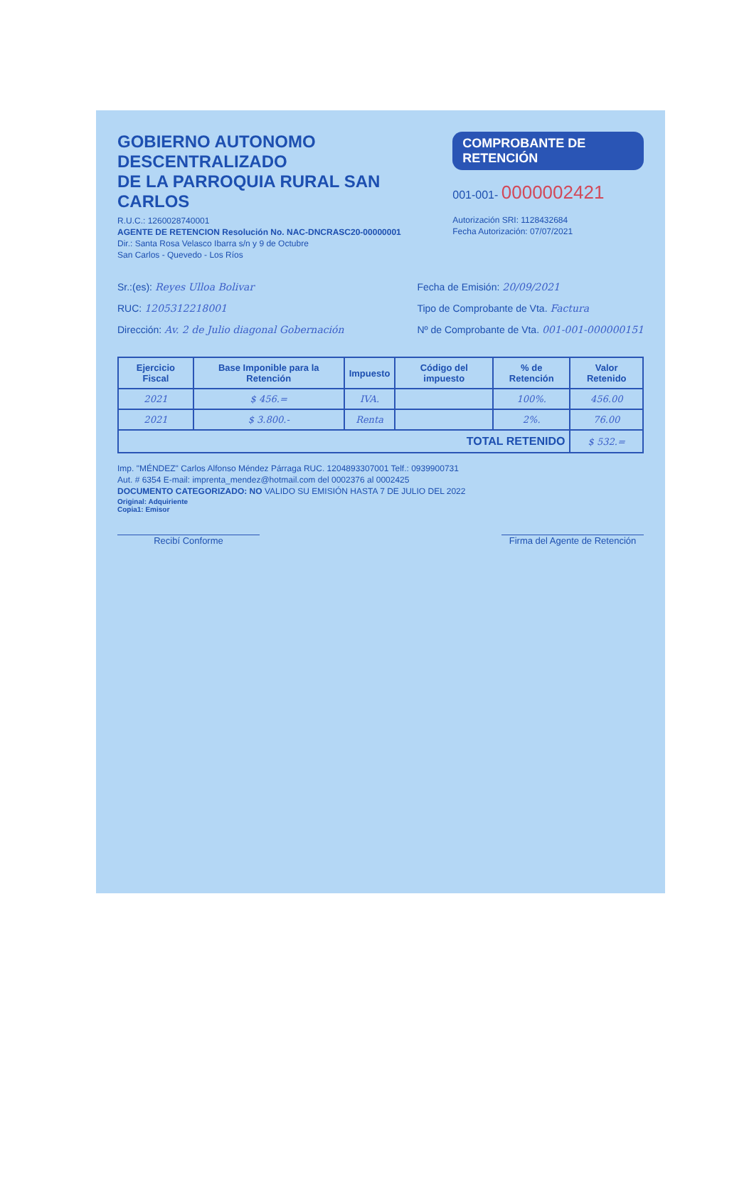GOBIERNO AUTONOMO DESCENTRALIZADO
DE LA PARROQUIA RURAL SAN CARLOS
R.U.C.: 1260028740001
AGENTE DE RETENCION Resolución No. NAC-DNCRASC20-00000001
Dir.: Santa Rosa Velasco Ibarra s/n y 9 de Octubre
San Carlos - Quevedo - Los Ríos
COMPROBANTE DE RETENCIÓN
001-001- 0000002421
Autorización SRI: 1128432684
Fecha Autorización: 07/07/2021
Sr.:(es): Reyes Ulloa Bolivar
RUC: 1205312218001
Dirección: Av. 2 de Julio diagonal Gobernación
Fecha de Emisión: 20/09/2021
Tipo de Comprobante de Vta. Factura
Nº de Comprobante de Vta. 001-001-000000151
| Ejercicio Fiscal | Base Imponible para la Retención | Impuesto | Código del impuesto | % de Retención | Valor Retenido |
| --- | --- | --- | --- | --- | --- |
| 2021 | $ 456.= | IVA. | | 100%. | 456.00 |
| 2021 | $ 3.800.- | Renta | | 2%. | 76.00 |
| TOTAL RETENIDO | | | | | $ 532.= |
Imp. "MÉNDEZ" Carlos Alfonso Méndez Párraga RUC. 1204893307001 Telf.: 0939900731
Aut. # 6354 E-mail: imprenta_mendez@hotmail.com del 0002376 al 0002425
DOCUMENTO CATEGORIZADO: NO VALIDO SU EMISIÓN HASTA 7 DE JULIO DEL 2022
Original: Adquiriente
Copia1: Emisor
Recibí Conforme Firma del Agente de Retención